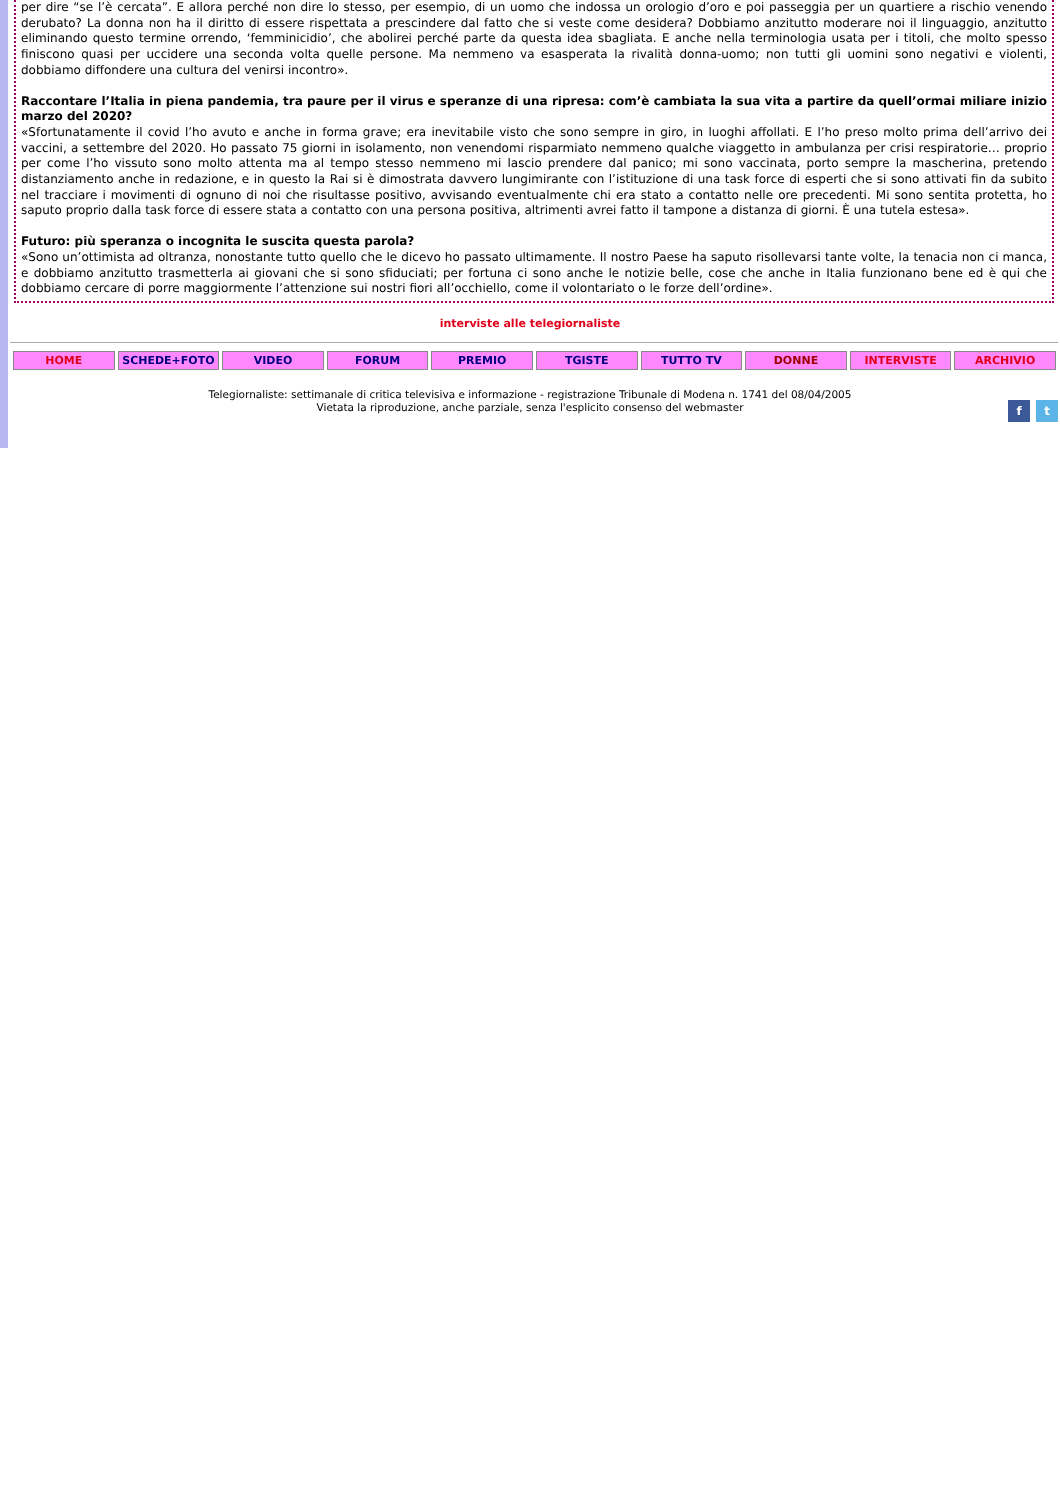per dire “se l’è cercata”. E allora perché non dire lo stesso, per esempio, di un uomo che indossa un orologio d’oro e poi passeggia per un quartiere a rischio venendo derubato? La donna non ha il diritto di essere rispettata a prescindere dal fatto che si veste come desidera? Dobbiamo anzitutto moderare noi il linguaggio, anzitutto eliminando questo termine orrendo, ‘femminicidio’, che abolirei perché parte da questa idea sbagliata. E anche nella terminologia usata per i titoli, che molto spesso finiscono quasi per uccidere una seconda volta quelle persone. Ma nemmeno va esasperata la rivalità donna-uomo; non tutti gli uomini sono negativi e violenti, dobbiamo diffondere una cultura del venirsi incontro».
Raccontare l’Italia in piena pandemia, tra paure per il virus e speranze di una ripresa: com’è cambiata la sua vita a partire da quell’ormai miliare inizio marzo del 2020?
«Sfortunatamente il covid l’ho avuto e anche in forma grave; era inevitabile visto che sono sempre in giro, in luoghi affollati. E l’ho preso molto prima dell’arrivo dei vaccini, a settembre del 2020. Ho passato 75 giorni in isolamento, non venendomi risparmiato nemmeno qualche viaggetto in ambulanza per crisi respiratorie… proprio per come l’ho vissuto sono molto attenta ma al tempo stesso nemmeno mi lascio prendere dal panico; mi sono vaccinata, porto sempre la mascherina, pretendo distanziamento anche in redazione, e in questo la Rai si è dimostrata davvero lungimirante con l’istituzione di una task force di esperti che si sono attivati fin da subito nel tracciare i movimenti di ognuno di noi che risultasse positivo, avvisando eventualmente chi era stato a contatto nelle ore precedenti. Mi sono sentita protetta, ho saputo proprio dalla task force di essere stata a contatto con una persona positiva, altrimenti avrei fatto il tampone a distanza di giorni. È una tutela estesa».
Futuro: più speranza o incognita le suscita questa parola?
«Sono un’ottimista ad oltranza, nonostante tutto quello che le dicevo ho passato ultimamente. Il nostro Paese ha saputo risollevarsi tante volte, la tenacia non ci manca, e dobbiamo anzitutto trasmetterla ai giovani che si sono sfiduciati; per fortuna ci sono anche le notizie belle, cose che anche in Italia funzionano bene ed è qui che dobbiamo cercare di porre maggiormente l’attenzione sui nostri fiori all’occhiello, come il volontariato o le forze dell’ordine».
interviste alle telegiornaliste
HOME SCHEDE+FOTO VIDEO FORUM PREMIO TGISTE TUTTO TV DONNE INTERVISTE ARCHIVIO
Telegiornaliste: settimanale di critica televisiva e informazione - registrazione Tribunale di Modena n. 1741 del 08/04/2005
Vietata la riproduzione, anche parziale, senza l'esplicito consenso del webmaster
f t